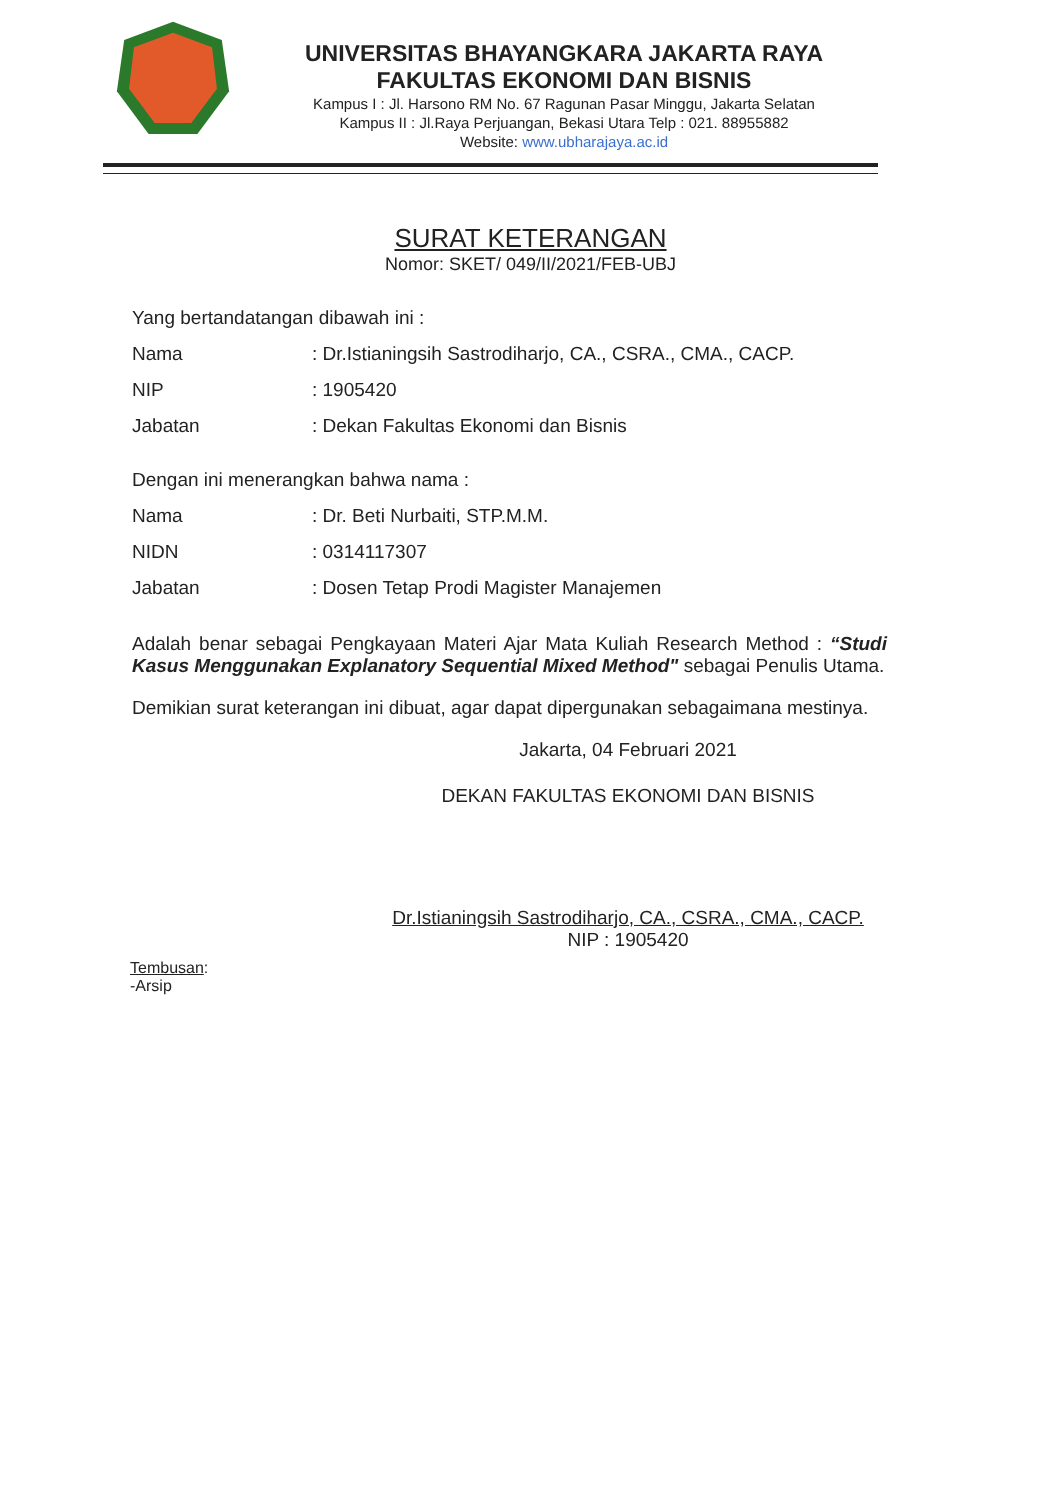UNIVERSITAS BHAYANGKARA JAKARTA RAYA
FAKULTAS EKONOMI DAN BISNIS
Kampus I : Jl. Harsono RM No. 67 Ragunan Pasar Minggu, Jakarta Selatan
Kampus II : Jl.Raya Perjuangan, Bekasi Utara Telp : 021. 88955882
Website: www.ubharajaya.ac.id
SURAT KETERANGAN
Nomor: SKET/ 049/II/2021/FEB-UBJ
Yang bertandatangan dibawah ini :
Nama: Dr.Istianingsih Sastrodiharjo, CA., CSRA., CMA., CACP.
NIP: 1905420
Jabatan: Dekan Fakultas Ekonomi dan Bisnis
Dengan ini menerangkan bahwa nama :
Nama: Dr. Beti Nurbaiti, STP.M.M.
NIDN: 0314117307
Jabatan: Dosen Tetap Prodi Magister Manajemen
Adalah benar sebagai Pengkayaan Materi Ajar Mata Kuliah Research Method : “Studi Kasus Menggunakan Explanatory Sequential Mixed Method" sebagai Penulis Utama.
Demikian surat keterangan ini dibuat, agar dapat dipergunakan sebagaimana mestinya.
Jakarta, 04 Februari 2021
DEKAN FAKULTAS EKONOMI DAN BISNIS
Dr.Istianingsih Sastrodiharjo, CA., CSRA., CMA., CACP.
NIP : 1905420
Tembusan:
-Arsip